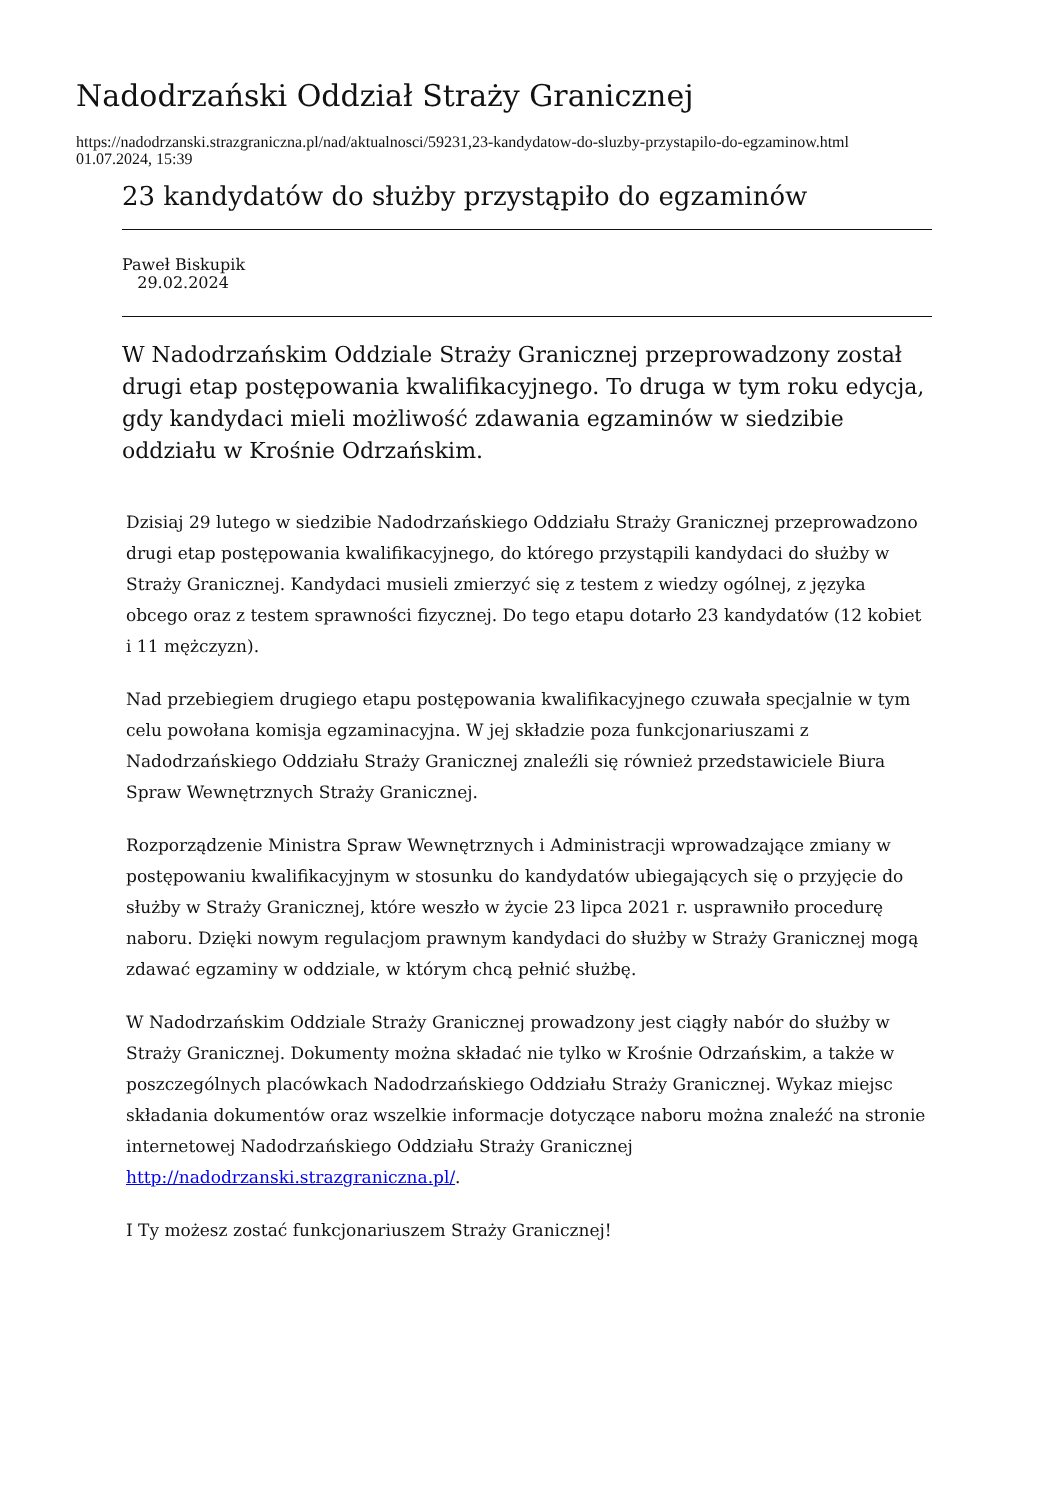Nadodrzański Oddział Straży Granicznej
https://nadodrzanski.strazgraniczna.pl/nad/aktualnosci/59231,23-kandydatow-do-sluzby-przystapilo-do-egzaminow.html
01.07.2024, 15:39
23 kandydatów do służby przystąpiło do egzaminów
Paweł Biskupik
29.02.2024
W Nadodrzańskim Oddziale Straży Granicznej przeprowadzony został drugi etap postępowania kwalifikacyjnego. To druga w tym roku edycja, gdy kandydaci mieli możliwość zdawania egzaminów w siedzibie oddziału w Krośnie Odrzańskim.
Dzisiaj 29 lutego w siedzibie Nadodrzańskiego Oddziału Straży Granicznej przeprowadzono drugi etap postępowania kwalifikacyjnego, do którego przystąpili kandydaci do służby w Straży Granicznej. Kandydaci musieli zmierzyć się z testem z wiedzy ogólnej, z języka obcego oraz z testem sprawności fizycznej. Do tego etapu dotarło 23 kandydatów (12 kobiet i 11 mężczyzn).
Nad przebiegiem drugiego etapu postępowania kwalifikacyjnego czuwała specjalnie w tym celu powołana komisja egzaminacyjna. W jej składzie poza funkcjonariuszami z Nadodrzańskiego Oddziału Straży Granicznej znaleźli się również przedstawiciele Biura Spraw Wewnętrznych Straży Granicznej.
Rozporządzenie Ministra Spraw Wewnętrznych i Administracji wprowadzające zmiany w postępowaniu kwalifikacyjnym w stosunku do kandydatów ubiegających się o przyjęcie do służby w Straży Granicznej, które weszło w życie 23 lipca 2021 r. usprawniło procedurę naboru. Dzięki nowym regulacjom prawnym kandydaci do służby w Straży Granicznej mogą zdawać egzaminy w oddziale, w którym chcą pełnić służbę.
W Nadodrzańskim Oddziale Straży Granicznej prowadzony jest ciągły nabór do służby w Straży Granicznej. Dokumenty można składać nie tylko w Krośnie Odrzańskim, a także w poszczególnych placówkach Nadodrzańskiego Oddziału Straży Granicznej. Wykaz miejsc składania dokumentów oraz wszelkie informacje dotyczące naboru można znaleźć na stronie internetowej Nadodrzańskiego Oddziału Straży Granicznej http://nadodrzanski.strazgraniczna.pl/.
I Ty możesz zostać funkcjonariuszem Straży Granicznej!